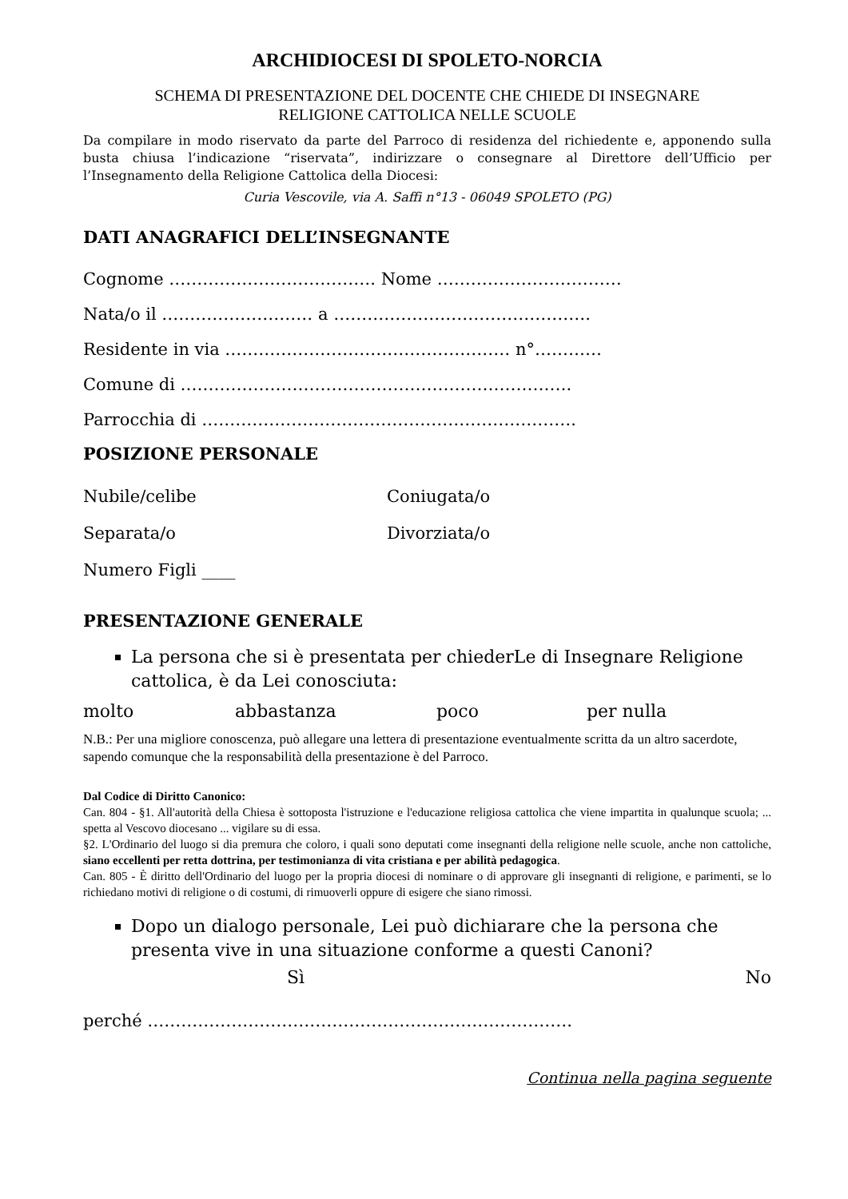ARCHIDIOCESI DI SPOLETO-NORCIA
SCHEMA DI PRESENTAZIONE DEL DOCENTE CHE CHIEDE DI INSEGNARE
RELIGIONE CATTOLICA NELLE SCUOLE
Da compilare in modo riservato da parte del Parroco di residenza del richiedente e, apponendo sulla busta chiusa l’indicazione “riservata”, indirizzare o consegnare al Direttore dell’Ufficio per l’Insegnamento della Religione Cattolica della Diocesi:
Curia Vescovile, via A. Saffi n°13 - 06049 SPOLETO (PG)
DATI ANAGRAFICI DELL’INSEGNANTE
Cognome ………………………………. Nome ……………………………
Nata/o il ……………………… a ……………………………………….
Residente in via …………………………………………… n°…………
Comune di …………………………………………………………….
Parrocchia di ………………………………………………………….
POSIZIONE PERSONALE
Nubile/celibe Coniugata/o
Separata/o Divorziata/o
Numero Figli ____
PRESENTAZIONE GENERALE
La persona che si è presentata per chiederLe di Insegnare Religione cattolica, è da Lei conosciuta:
molto abbastanza poco per nulla
N.B.: Per una migliore conoscenza, può allegare una lettera di presentazione eventualmente scritta da un altro sacerdote, sapendo comunque che la responsabilità della presentazione è del Parroco.
Dal Codice di Diritto Canonico:
Can. 804 - §1. All'autorità della Chiesa è sottoposta l'istruzione e l'educazione religiosa cattolica che viene impartita in qualunque scuola; ... spetta al Vescovo diocesano ... vigilare su di essa.
§2. L'Ordinario del luogo si dia premura che coloro, i quali sono deputati come insegnanti della religione nelle scuole, anche non cattoliche, siano eccellenti per retta dottrina, per testimonianza di vita cristiana e per abilità pedagogica.
Can. 805 - È diritto dell'Ordinario del luogo per la propria diocesi di nominare o di approvare gli insegnanti di religione, e parimenti, se lo richiedano motivi di religione o di costumi, di rimuoverli oppure di esigere che siano rimossi.
Dopo un dialogo personale, Lei può dichiarare che la persona che presenta vive in una situazione conforme a questi Canoni?
Sì No
perché ………………………………………………………………….
Continua nella pagina seguente